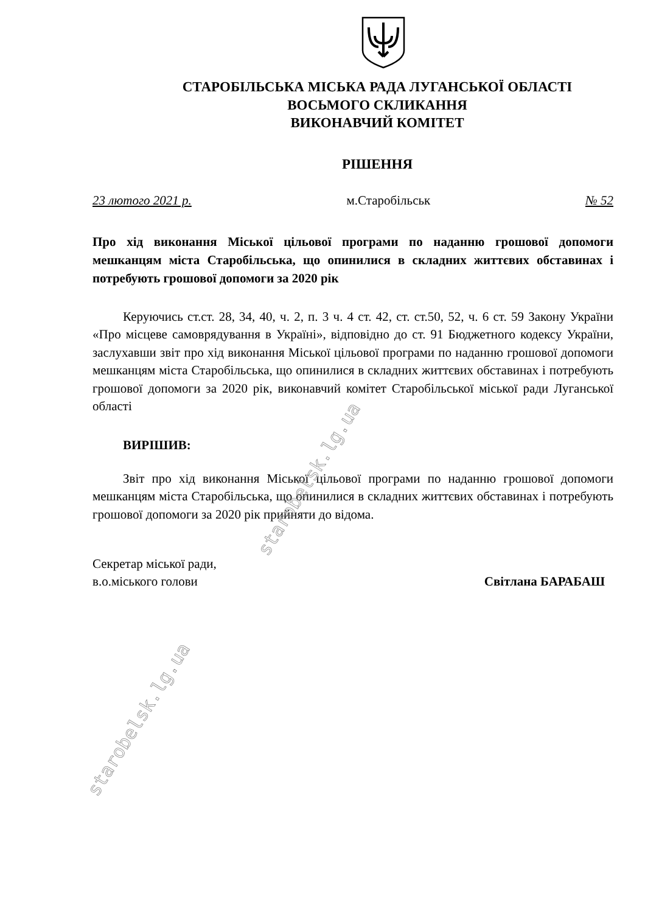СТАРОБІЛЬСЬКА МІСЬКА РАДА ЛУГАНСЬКОЇ ОБЛАСТІ
ВОСЬМОГО СКЛИКАННЯ
ВИКОНАВЧИЙ КОМІТЕТ
РІШЕННЯ
23 лютого 2021 р. м.Старобільськ № 52
Про хід виконання Міської цільової програми по наданню грошової допомоги мешканцям міста Старобільська, що опинилися в складних життєвих обставинах і потребують грошової допомоги за 2020 рік
Керуючись ст.ст. 28, 34, 40, ч. 2, п. 3 ч. 4 ст. 42, ст. ст.50, 52, ч. 6 ст. 59 Закону України «Про місцеве самоврядування в Україні», відповідно до ст. 91 Бюджетного кодексу України, заслухавши звіт про хід виконання Міської цільової програми по наданню грошової допомоги мешканцям міста Старобільська, що опинилися в складних життєвих обставинах і потребують грошової допомоги за 2020 рік, виконавчий комітет Старобільської міської ради Луганської області
ВИРІШИВ:
Звіт про хід виконання Міської цільової програми по наданню грошової допомоги мешканцям міста Старобільська, що опинилися в складних життєвих обставинах і потребують грошової допомоги за 2020 рік прийняти до відома.
Секретар міської ради,
в.о.міського голови
Світлана БАРАБАШ
starobelsk.lg.ua
starobelsk.lg.ua